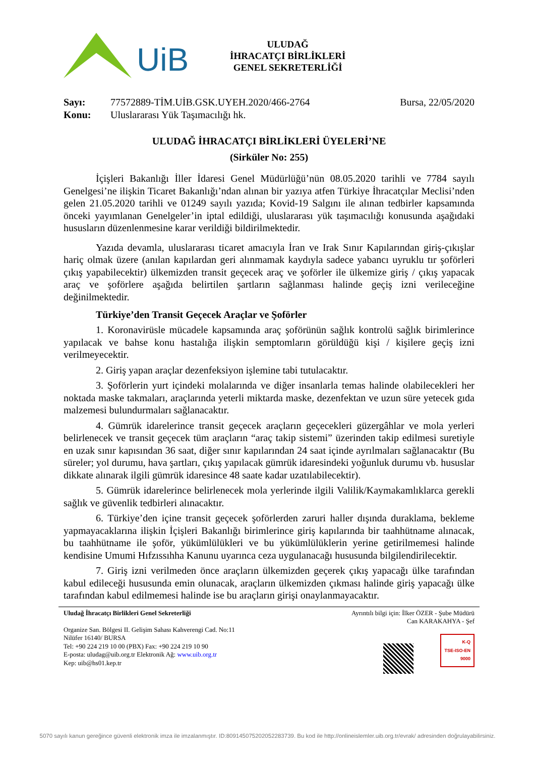UiB
ULUDAĞ
İHRACATÇI BİRLİKLERİ
GENEL SEKRETERLİĞİ
Sayı: 77572889-TİM.UİB.GSK.UYEH.2020/466-2764 Bursa, 22/05/2020
Konu: Uluslararası Yük Taşımacılığı hk.
ULUDAĞ İHRACATÇI BİRLİKLERİ ÜYELERİ’NE
(Sirküler No: 255)
İçişleri Bakanlığı İller İdaresi Genel Müdürlüğü’nün 08.05.2020 tarihli ve 7784 sayılı Genelgesi’ne ilişkin Ticaret Bakanlığı’ndan alınan bir yazıya atfen Türkiye İhracatçılar Meclisi’nden gelen 21.05.2020 tarihli ve 01249 sayılı yazıda; Kovid-19 Salgını ile alınan tedbirler kapsamında önceki yayımlanan Genelgeler’in iptal edildiği, uluslararası yük taşımacılığı konusunda aşağıdaki hususların düzenlenmesine karar verildiği bildirilmektedir.
Yazıda devamla, uluslararası ticaret amacıyla İran ve Irak Sınır Kapılarından giriş-çıkışlar hariç olmak üzere (anılan kapılardan geri alınmamak kaydıyla sadece yabancı uyruklu tır şoförleri çıkış yapabilecektir) ülkemizden transit geçecek araç ve şoförler ile ülkemize giriş / çıkış yapacak araç ve şoförlere aşağıda belirtilen şartların sağlanması halinde geçiş izni verileceğine değinilmektedir.
Türkiye’den Transit Geçecek Araçlar ve Şoförler
1. Koronavirüsle mücadele kapsamında araç şoförünün sağlık kontrolü sağlık birimlerince yapılacak ve bahse konu hastalığa ilişkin semptomların görüldüğü kişi / kişilere geçiş izni verilmeyecektir.
2. Giriş yapan araçlar dezenfeksiyon işlemine tabi tutulacaktır.
3. Şoförlerin yurt içindeki molalarında ve diğer insanlarla temas halinde olabilecekleri her noktada maske takmaları, araçlarında yeterli miktarda maske, dezenfektan ve uzun süre yetecek gıda malzemesi bulundurmaları sağlanacaktır.
4. Gümrük idarelerince transit geçecek araçların geçecekleri güzergâhlar ve mola yerleri belirlenecek ve transit geçecek tüm araçların “araç takip sistemi” üzerinden takip edilmesi suretiyle en uzak sınır kapısından 36 saat, diğer sınır kapılarından 24 saat içinde ayrılmaları sağlanacaktır (Bu süreler; yol durumu, hava şartları, çıkış yapılacak gümrük idaresindeki yoğunluk durumu vb. hususlar dikkate alınarak ilgili gümrük idaresince 48 saate kadar uzatılabilecektir).
5. Gümrük idarelerince belirlenecek mola yerlerinde ilgili Valilik/Kaymakamlıklarca gerekli sağlık ve güvenlik tedbirleri alınacaktır.
6. Türkiye’den içine transit geçecek şoförlerden zaruri haller dışında duraklama, bekleme yapmayacaklarına ilişkin İçişleri Bakanlığı birimlerince giriş kapılarında bir taahhütname alınacak, bu taahhütname ile şoför, yükümlülükleri ve bu yükümlülüklerin yerine getirilmemesi halinde kendisine Umumi Hıfzıssıhha Kanunu uyarınca ceza uygulanacağı hususunda bilgilendirilecektir.
7. Giriş izni verilmeden önce araçların ülkemizden geçerek çıkış yapacağı ülke tarafından kabul edileceği hususunda emin olunacak, araçların ülkemizden çıkması halinde giriş yapacağı ülke tarafından kabul edilmemesi halinde ise bu araçların girişi onaylanmayacaktır.
Uludağ İhracatçı Birlikleri Genel Sekreterliği
Organize San. Bölgesi II. Gelişim Sahası Kahverengi Cad. No:11
Nilüfer 16140/ BURSA
Tel: +90 224 219 10 00 (PBX) Fax: +90 224 219 10 90
E-posta: uludag@uib.org.tr Elektronik Ağ: www.uib.org.tr
Kep: uib@hs01.kep.tr
Ayrıntılı bilgi için: İlker ÖZER - Şube Müdürü
Can KARAKAHYA - Şef
K-Q
TSE-ISO-EN
9000
5070 sayılı kanun gereğince güvenli elektronik imza ile imzalanmıştır. ID:809145075202052283739. Bu kod ile http://onlineislemler.uib.org.tr/evrak/ adresinden doğrulayabilirsiniz.